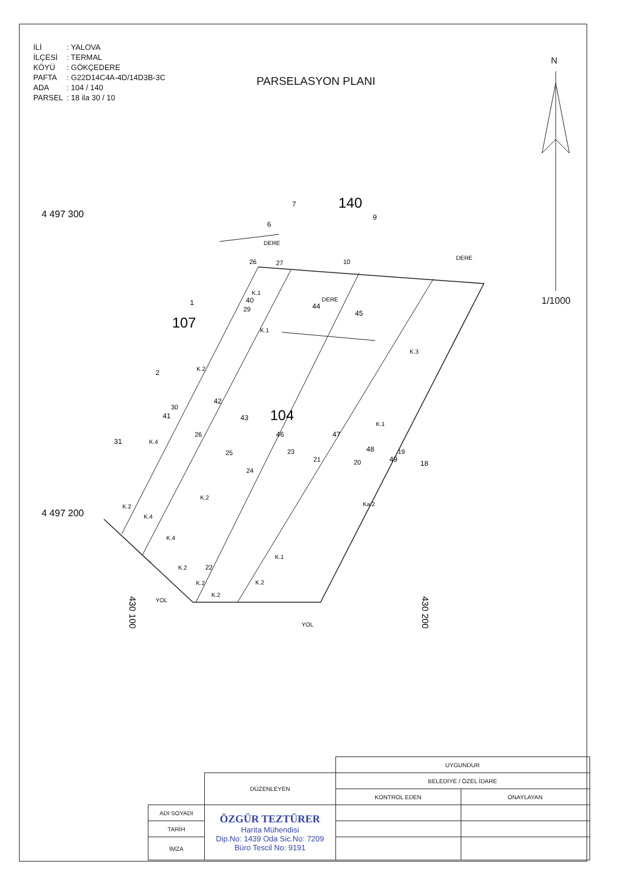| İLİ | : YALOVA |
| İLÇESİ | : TERMAL |
| KÖYÜ | : GÖKÇEDERE |
| PAFTA | : G22D14C4A-4D/14D3B-3C |
| ADA | : 104 / 140 |
| PARSEL | : 18 ila 30 / 10 |
PARSELASYON PLANI
N
1/1000
4 497 300
4 497 200
140
107
104
7
6
9
1
2
31
18
40
44
45
42
43
46
47
48
49
41
DERE
DERE
DERE
YOL
YOL
K.1
K.1
K.2
K.3
K.1
K.4
K.2
Ka:2
K.2
K.4
K.4
K.1
K.2
K.2
K.2
K.2
26
27
10
29
30
26
25
24
23
21
20
19
22
430 100
430 200
| | | UYGUNDUR | |
| | DÜZENLEYEN | BELEDİYE / ÖZEL İDARE | |
| | | KONTROL EDEN | ONAYLAYAN |
| ADI SOYADI | ÖZGÜR TEZTÜRER Harita Mühendisi Dip.No: 1439 Oda Sic.No: 7209 Büro Tescil No: 9191 | | |
| TARİH | | | |
| İMZA | | | |